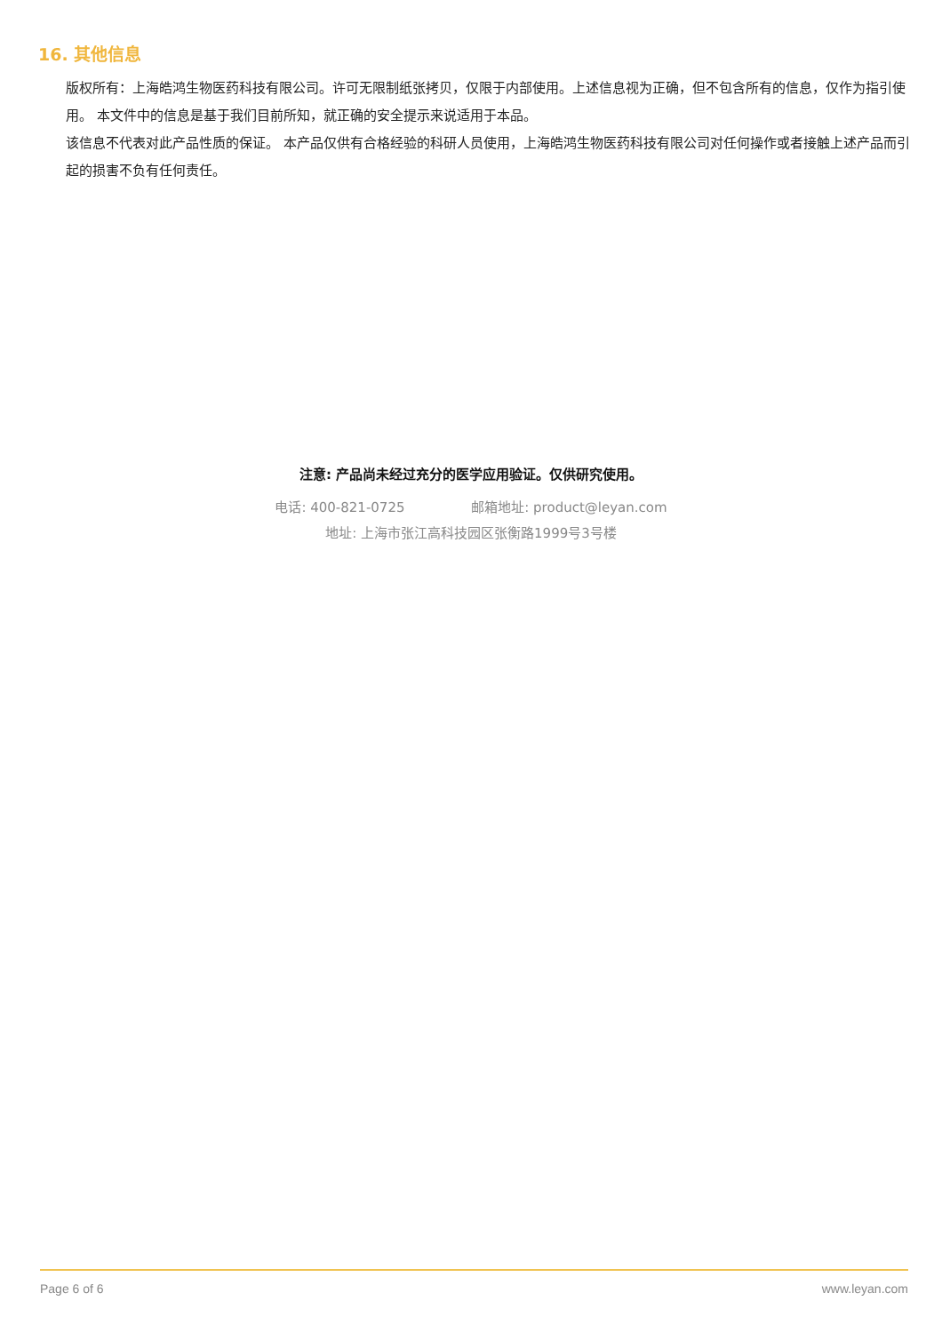16. 其他信息
版权所有：上海皓鸿生物医药科技有限公司。许可无限制纸张拷贝，仅限于内部使用。上述信息视为正确，但不包含所有的信息，仅作为指引使用。 本文件中的信息是基于我们目前所知，就正确的安全提示来说适用于本品。
该信息不代表对此产品性质的保证。 本产品仅供有合格经验的科研人员使用，上海皓鸿生物医药科技有限公司对任何操作或者接触上述产品而引起的损害不负有任何责任。
注意: 产品尚未经过充分的医学应用验证。仅供研究使用。
电话: 400-821-0725 邮箱地址: product@leyan.com
地址: 上海市张江高科技园区张衡路1999号3号楼
Page 6 of 6 www.leyan.com